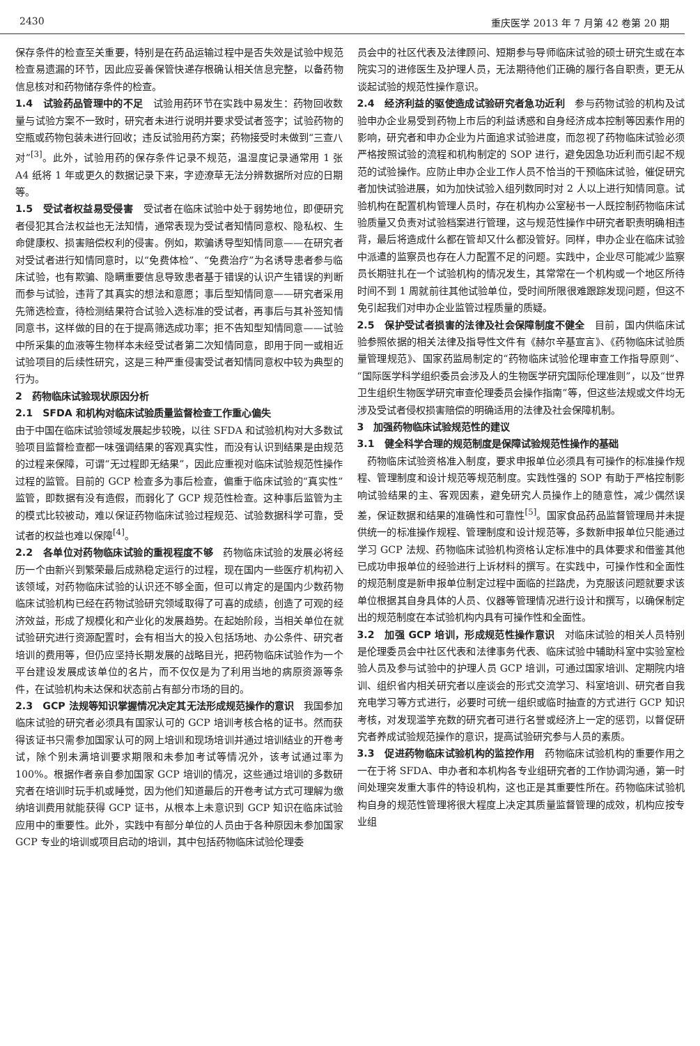2430 重庆医学 2013 年 7 月第 42 卷第 20 期
保存条件的检查至关重要，特别是在药品运输过程中是否失效是试验中规范检查易遗漏的环节，因此应妥善保管快递存根确认相关信息完整，以备药物信息核对和药物储存条件的检查。
1.4　试验药品管理中的不足　试验用药环节在实践中易发生：药物回收数量与试验方案不一致时，研究者未进行说明并要求受试者签字；试验药物的空瓶或药物包装未进行回收；违反试验用药方案；药物接受时未做到“三查八对”<sup>[3]</sup>。此外，试验用药的保存条件记录不规范，温湿度记录通常用 1 张 A4 纸将 1 年或更久的数据记录下来，字迹潦草无法分辨数据所对应的日期等。
1.5　受试者权益易受侵害　受试者在临床试验中处于弱势地位，即便研究者侵犯其合法权益也无法知情，通常表现为受试者知情同意权、隐私权、生命健康权、损害赔偿权利的侵害。例如，欺骗诱导型知情同意——在研究者对受试者进行知情同意时，以“免费体检”、“免费治疗”为名诱导患者参与临床试验，也有欺骗、隐瞒重要信息导致患者基于错误的认识产生错误的判断而参与试验，违背了其真实的想法和意愿；事后型知情同意——研究者采用先筛选检查，待检测结果符合试验入选标准的受试者，再事后与其补签知情同意书，这样做的目的在于提高筛选成功率；拒不告知型知情同意——试验中所采集的血液等生物样本未经受试者第二次知情同意，即用于同一或相近试验项目的后续性研究，这是三种严重侵害受试者知情同意权中较为典型的行为。
2　药物临床试验现状原因分析
2.1　SFDA 和机构对临床试验质量监督检查工作重心偏失
由于中国在临床试验领域发展起步较晚，以往 SFDA 和试验机构对大多数试验项目监督检查都一味强调结果的客观真实性，而没有认识到结果是由规范的过程来保障，可谓“无过程即无结果”，因此应重视对临床试验规范性操作过程的监管。目前的 GCP 检查多为事后检查，偏重于临床试验的“真实性”监管，即数据有没有造假，而弱化了 GCP 规范性检查。这种事后监管为主的模式比较被动，难以保证药物临床试验过程规范、试验数据科学可靠，受试者的权益也难以保障<sup>[4]</sup>。
2.2　各单位对药物临床试验的重视程度不够　药物临床试验的发展必将经历一个由新兴到繁荣最后成熟稳定运行的过程，现在国内一些医疗机构初入该领域，对药物临床试验的认识还不够全面，但可以肯定的是国内少数药物临床试验机构已经在药物试验研究领域取得了可喜的成绩，创造了可观的经济效益，形成了规模化和产业化的发展趋势。在起始阶段，当相关单位在就试验研究进行资源配置时，会有相当大的投入包括场地、办公条件、研究者培训的费用等，但仍应坚持长期发展的战略目光，把药物临床试验作为一个平台建设发展成该单位的名片，而不仅仅是为了利用当地的病原资源等条件，在试验机构未达保和状态前占有部分市场的目的。
2.3　GCP 法规等知识掌握情况决定其无法形成规范操作的意识　我国参加临床试验的研究者必须具有国家认可的 GCP 培训考核合格的证书。然而获得该证书只需参加国家认可的网上培训和现场培训并通过培训结业的开卷考试，除个别未满培训要求期限和未参加考试等情况外，该考试通过率为 100%。根据作者亲自参加国家 GCP 培训的情况，这些通过培训的多数研究者在培训时玩手机或睡觉，因为他们知道最后的开卷考试方式可理解为缴纳培训费用就能获得 GCP 证书，从根本上未意识到 GCP 知识在临床试验应用中的重要性。此外，实践中有部分单位的人员由于各种原因未参加国家 GCP 专业的培训或项目启动的培训，其中包括药物临床试验伦理委
员会中的社区代表及法律顾问、短期参与导师临床试验的硕士研究生或在本院实习的进修医生及护理人员，无法期待他们正确的履行各自职责，更无从谈起试验的规范性操作意识。
2.4　经济利益的驱使造成试验研究者急功近利　参与药物试验的机构及试验申办企业易受到药物上市后的利益诱惑和自身经济成本控制等因素作用的影响，研究者和申办企业为片面追求试验进度，而忽视了药物临床试验必须严格按照试验的流程和机构制定的 SOP 进行，避免因急功近利而引起不规范的试验操作。应防止申办企业工作人员不恰当的干预临床试验，催促研究者加快试验进展，如为加快试验入组列数同时对 2 人以上进行知情同意。试验机构在配置机构管理人员时，存在机构办公室秘书一人既控制药物临床试验质量又负责对试验档案进行管理，这与规范性操作中研究者职责明确相违背，最后将造成什么都在管却又什么都没管好。同样，申办企业在临床试验中派遣的监察员也存在人力配置不足的问题。实践中，企业尽可能减少监察员长期驻扎在一个试验机构的情况发生，其常常在一个机构或一个地区所待时间不到 1 周就前往其他试验单位，受时间所限很难跟踪发现问题，但这不免引起我们对申办企业监管过程质量的质疑。
2.5　保护受试者损害的法律及社会保障制度不健全　目前，国内供临床试验参照依据的相关法律及指导性文件有《赫尔辛基宣言》、《药物临床试验质量管理规范》、国家药监局制定的“药物临床试验伦理审查工作指导原则”、“国际医学科学组织委员会涉及人的生物医学研究国际伦理准则”，以及“世界卫生组织生物医学研究审查伦理委员会操作指南”等，但这些法规或文件均无涉及受试者侵权损害赔偿的明确适用的法律及社会保障机制。
3　加强药物临床试验规范性的建议
3.1　健全科学合理的规范制度是保障试验规范性操作的基础
　药物临床试验资格准入制度，要求申报单位必须具有可操作的标准操作规程、管理制度和设计规范等规范制度。实践性强的 SOP 有助于严格控制影响试验结果的主、客观因素，避免研究人员操作上的随意性，减少偶然误差，保证数据和结果的准确性和可靠性<sup>[5]</sup>。国家食品药品监督管理局并未提供统一的标准操作规程、管理制度和设计规范等，多数新申报单位只能通过学习 GCP 法规、药物临床试验机构资格认定标准中的具体要求和借鉴其他已成功申报单位的经验进行上诉材料的撰写。在实践中，可操作性和全面性的规范制度是新申报单位制定过程中面临的拦路虎，为克服该问题就要求该单位根据其自身具体的人员、仪器等管理情况进行设计和撰写，以确保制定出的规范制度在本试验机构内具有可操作性和全面性。
3.2　加强 GCP 培训，形成规范性操作意识　对临床试验的相关人员特别是伦理委员会中社区代表和法律事务代表、临床试验中辅助科室中实验室检验人员及参与试验中的护理人员 GCP 培训，可通过国家培训、定期院内培训、组织省内相关研究者以座谈会的形式交流学习、科室培训、研究者自我充电学习等方式进行，必要时可统一组织或临时抽查的方式进行 GCP 知识考核，对发现滥竽充数的研究者可进行名誉或经济上一定的惩罚，以督促研究者养成试验规范操作的意识，提高试验研究参与人员的素质。
3.3　促进药物临床试验机构的监控作用　药物临床试验机构的重要作用之一在于将 SFDA、申办者和本机构各专业组研究者的工作协调沟通，第一时间处理突发重大事件的特设机构，这也正是其重要性所在。药物临床试验机构自身的规范性管理将很大程度上决定其质量监督管理的成效，机构应按专业组